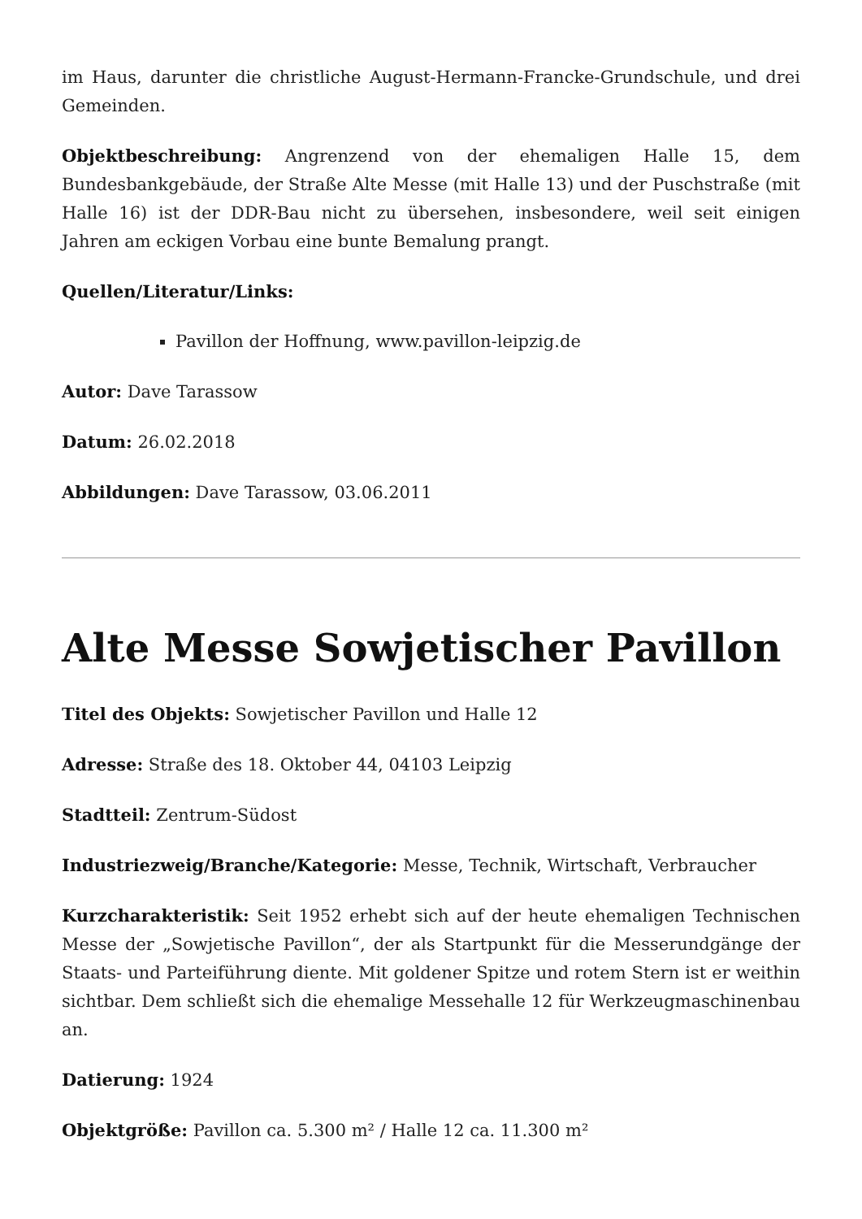im Haus, darunter die christliche August-Hermann-Francke-Grundschule, und drei Gemeinden.
Objektbeschreibung: Angrenzend von der ehemaligen Halle 15, dem Bundesbankgebäude, der Straße Alte Messe (mit Halle 13) und der Puschstraße (mit Halle 16) ist der DDR-Bau nicht zu übersehen, insbesondere, weil seit einigen Jahren am eckigen Vorbau eine bunte Bemalung prangt.
Quellen/Literatur/Links:
Pavillon der Hoffnung, www.pavillon-leipzig.de
Autor: Dave Tarassow
Datum: 26.02.2018
Abbildungen: Dave Tarassow, 03.06.2011
Alte Messe Sowjetischer Pavillon
Titel des Objekts: Sowjetischer Pavillon und Halle 12
Adresse: Straße des 18. Oktober 44, 04103 Leipzig
Stadtteil: Zentrum-Südost
Industriezweig/Branche/Kategorie: Messe, Technik, Wirtschaft, Verbraucher
Kurzcharakteristik: Seit 1952 erhebt sich auf der heute ehemaligen Technischen Messe der „Sowjetische Pavillon“, der als Startpunkt für die Messerundgänge der Staats- und Parteiführung diente. Mit goldener Spitze und rotem Stern ist er weithin sichtbar. Dem schließt sich die ehemalige Messehalle 12 für Werkzeugmaschinenbau an.
Datierung: 1924
Objektgröße: Pavillon ca. 5.300 m² / Halle 12 ca. 11.300 m²